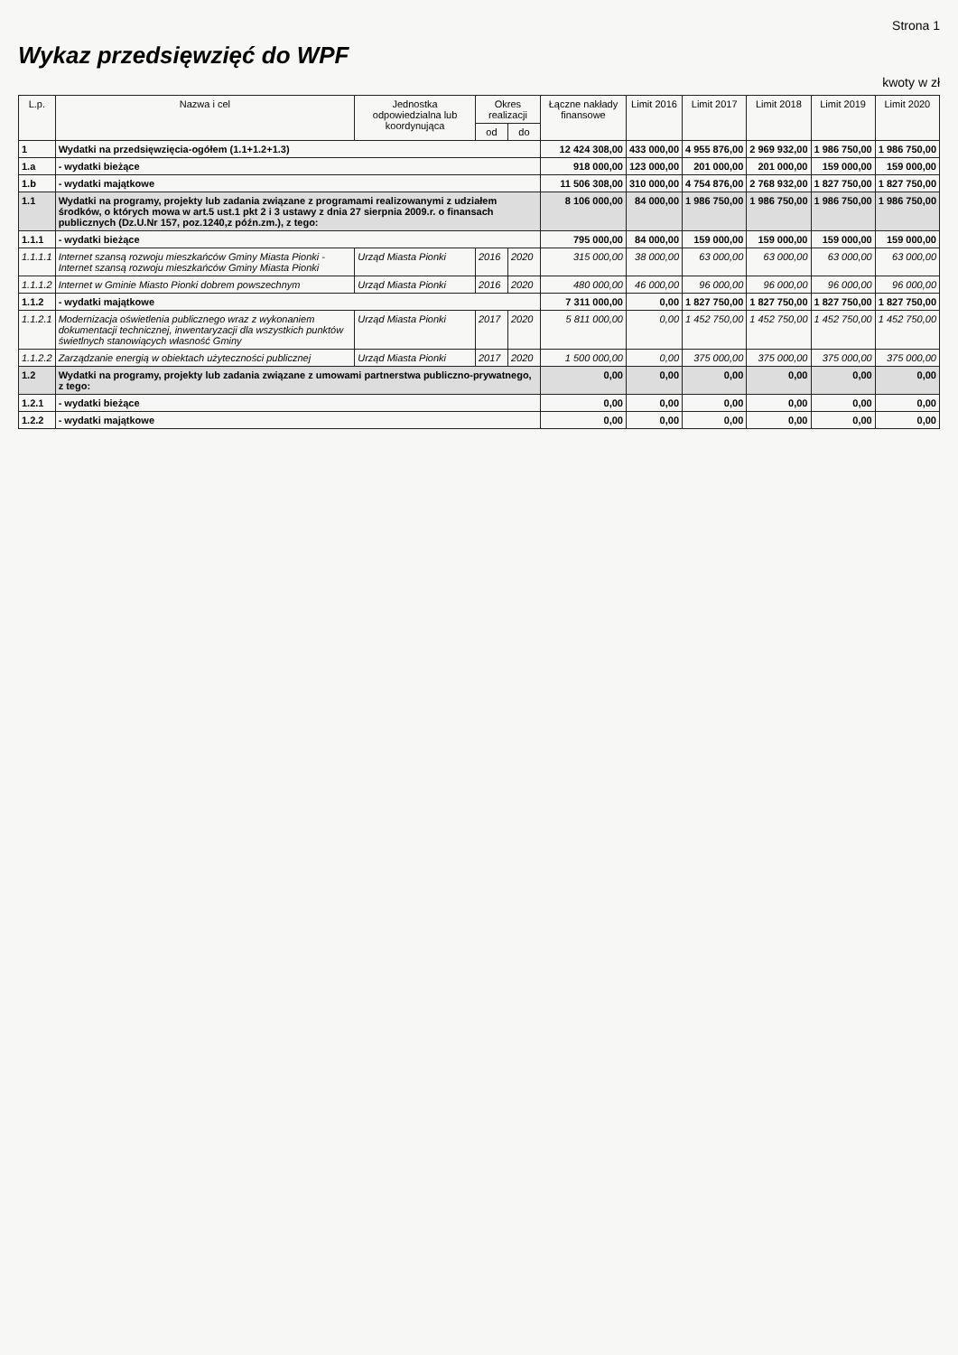Strona 1
Wykaz przedsięwzięć do WPF
kwoty w zł
| L.p. | Nazwa i cel | Jednostka odpowiedzialna lub koordynująca | Okres realizacji | | Łączne nakłady finansowe | Limit 2016 | Limit 2017 | Limit 2018 | Limit 2019 | Limit 2020 |
| --- | --- | --- | --- | --- | --- | --- | --- | --- | --- | --- |
| | | | od | do | | | | | | |
| 1 | Wydatki na przedsięwzięcia-ogółem (1.1+1.2+1.3) | | | | 12 424 308,00 | 433 000,00 | 4 955 876,00 | 2 969 932,00 | 1 986 750,00 | 1 986 750,00 |
| 1.a | - wydatki bieżące | | | | 918 000,00 | 123 000,00 | 201 000,00 | 201 000,00 | 159 000,00 | 159 000,00 |
| 1.b | - wydatki majątkowe | | | | 11 506 308,00 | 310 000,00 | 4 754 876,00 | 2 768 932,00 | 1 827 750,00 | 1 827 750,00 |
| 1.1 | Wydatki na programy, projekty lub zadania związane z programami realizowanymi z udziałem środków, o których mowa w art.5 ust.1 pkt 2 i 3 ustawy z dnia 27 sierpnia 2009.r. o finansach publicznych (Dz.U.Nr 157, poz.1240,z późn.zm.), z tego: | | | | 8 106 000,00 | 84 000,00 | 1 986 750,00 | 1 986 750,00 | 1 986 750,00 | 1 986 750,00 |
| 1.1.1 | - wydatki bieżące | | | | 795 000,00 | 84 000,00 | 159 000,00 | 159 000,00 | 159 000,00 | 159 000,00 |
| 1.1.1.1 | Internet szansą rozwoju mieszkańców Gminy Miasta Pionki - Internet szansą rozwoju mieszkańców Gminy Miasta Pionki | Urząd Miasta Pionki | 2016 | 2020 | 315 000,00 | 38 000,00 | 63 000,00 | 63 000,00 | 63 000,00 | 63 000,00 |
| 1.1.1.2 | Internet w Gminie Miasto Pionki dobrem powszechnym | Urząd Miasta Pionki | 2016 | 2020 | 480 000,00 | 46 000,00 | 96 000,00 | 96 000,00 | 96 000,00 | 96 000,00 |
| 1.1.2 | - wydatki majątkowe | | | | 7 311 000,00 | 0,00 | 1 827 750,00 | 1 827 750,00 | 1 827 750,00 | 1 827 750,00 |
| 1.1.2.1 | Modernizacja oświetlenia publicznego wraz z wykonaniem dokumentacji technicznej, inwentaryzacji dla wszystkich punktów świetlnych stanowiących własność Gminy | Urząd Miasta Pionki | 2017 | 2020 | 5 811 000,00 | 0,00 | 1 452 750,00 | 1 452 750,00 | 1 452 750,00 | 1 452 750,00 |
| 1.1.2.2 | Zarządzanie energią w obiektach użyteczności publicznej | Urząd Miasta Pionki | 2017 | 2020 | 1 500 000,00 | 0,00 | 375 000,00 | 375 000,00 | 375 000,00 | 375 000,00 |
| 1.2 | Wydatki na programy, projekty lub zadania związane z umowami partnerstwa publiczno-prywatnego, z tego: | | | | 0,00 | 0,00 | 0,00 | 0,00 | 0,00 | 0,00 |
| 1.2.1 | - wydatki bieżące | | | | 0,00 | 0,00 | 0,00 | 0,00 | 0,00 | 0,00 |
| 1.2.2 | - wydatki majątkowe | | | | 0,00 | 0,00 | 0,00 | 0,00 | 0,00 | 0,00 |